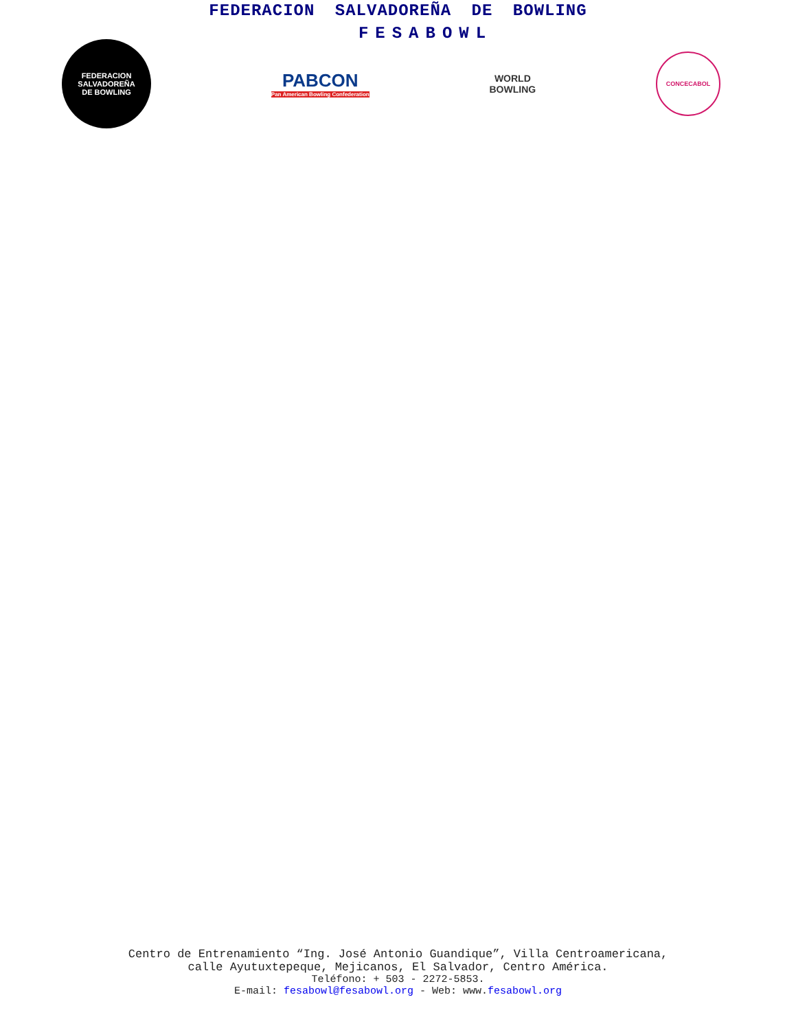FEDERACION SALVADOREÑA DE BOWLING
FESABOWL
FEDERACION
SALVADOREÑA
DE BOWLING
PABCON
Pan American Bowling Confederation
WORLD
BOWLING
CONCECABOL
Centro de Entrenamiento “Ing. José Antonio Guandique”, Villa Centroamericana,
calle Ayutuxtepeque, Mejicanos, El Salvador, Centro América.
Teléfono: + 503 - 2272-5853.
E-mail: fesabowl@fesabowl.org - Web: www.fesabowl.org